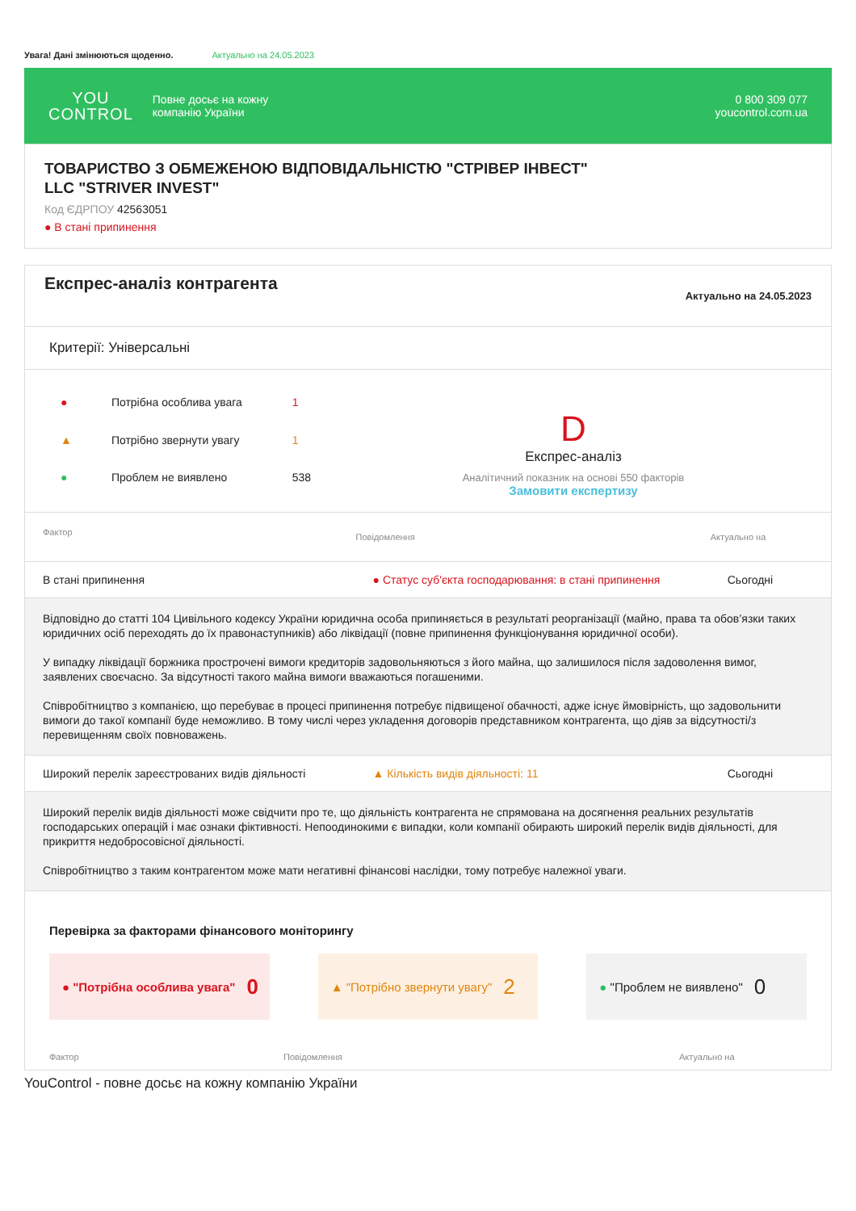Увага! Дані змінюються щоденно. Актуально на 24.05.2023
YOU
CONTROL
Повне досьє на кожну
компанію України
0 800 309 077
youcontrol.com.ua
ТОВАРИСТВО З ОБМЕЖЕНОЮ ВІДПОВІДАЛЬНІСТЮ "СТРІВЕР ІНВЕСТ"
LLC "STRIVER INVEST"
Код ЄДРПОУ 42563051
● В стані припинення
Експрес-аналіз контрагента
Актуально на 24.05.2023
Критерії: Універсальні
| ● | Потрібна особлива увага | 1 |
| ▲ | Потрібно звернути увагу | 1 |
| ● | Проблем не виявлено | 538 |
D
Експрес-аналіз
Аналітичний показник на основі 550 факторів
Замовити експертизу
| Фактор | Повідомлення | Актуально на |
| --- | --- | --- |
| В стані припинення | ● Статус суб'єкта господарювання: в стані припинення | Сьогодні |
| Відповідно до статті 104 Цивільного кодексу України юридична особа припиняється в результаті реорганізації (майно, права та обов’язки таких юридичних осіб переходять до їх правонаступників) або ліквідації (повне припинення функціонування юридичної особи). У випадку ліквідації боржника прострочені вимоги кредиторів задовольняються з його майна, що залишилося після задоволення вимог, заявлених своєчасно. За відсутності такого майна вимоги вважаються погашеними. Співробітництво з компанією, що перебуває в процесі припинення потребує підвищеної обачності, адже існує ймовірність, що задовольнити вимоги до такої компанії буде неможливо. В тому числі через укладення договорів представником контрагента, що діяв за відсутності/з перевищенням своїх повноважень. | | |
| Широкий перелік зареєстрованих видів діяльності | ▲ Кількість видів діяльності: 11 | Сьогодні |
| Широкий перелік видів діяльності може свідчити про те, що діяльність контрагента не спрямована на досягнення реальних результатів господарських операцій і має ознаки фіктивності. Непоодинокими є випадки, коли компанії обирають широкий перелік видів діяльності, для прикриття недобросовісної діяльності. Співробітництво з таким контрагентом може мати негативні фінансові наслідки, тому потребує належної уваги. | | |
Перевірка за факторами фінансового моніторингу
● "Потрібна особлива увага" 0
▲ "Потрібно звернути увагу" 2
● "Проблем не виявлено" 0
Фактор Повідомлення Актуально на
YouControl - повне досьє на кожну компанію України